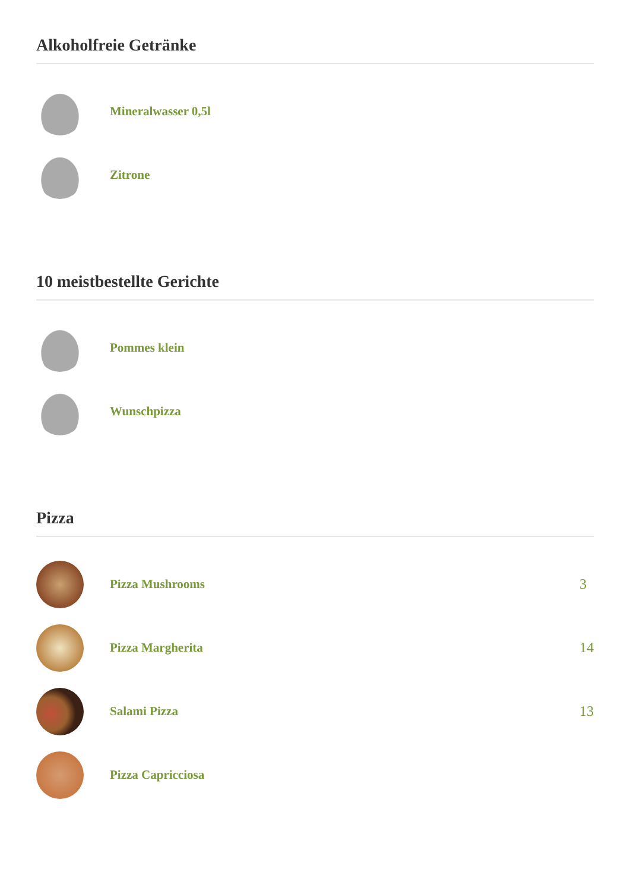Alkoholfreie Getränke
Mineralwasser 0,5l
Zitrone
10 meistbestellte Gerichte
Pommes klein
Wunschpizza
Pizza
Pizza Mushrooms 3
Pizza Margherita 14
Salami Pizza 13
Pizza Capricciosa